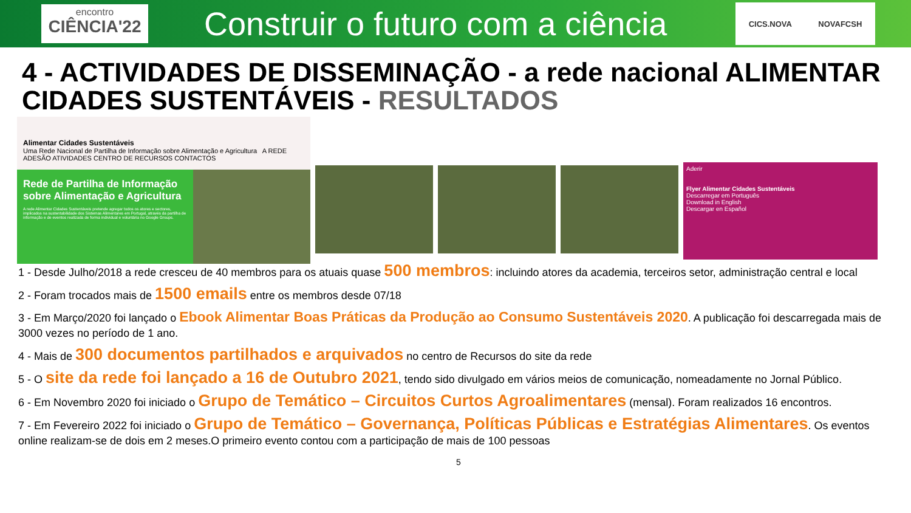encontro
CIÊNCIA'22
Construir o futuro com a ciência
CICS.NOVA NOVAFCSH
4 - ACTIVIDADES DE DISSEMINAÇÃO - a rede nacional ALIMENTAR CIDADES SUSTENTÁVEIS - RESULTADOS
Alimentar Cidades Sustentáveis
Uma Rede Nacional de Partilha de Informação sobre Alimentação e Agricultura A REDE ADESÃO ATIVIDADES CENTRO DE RECURSOS CONTACTOS
Rede de Partilha de Informação sobre Alimentação e Agricultura
A rede Alimentar Cidades Sustentáveis pretende agregar todos os atores e sectores, implicados na sustentabilidade dos Sistemas Alimentares em Portugal, através da partilha de informação e de eventos realizada de forma individual e voluntária no Google Groups.
Aderir
Flyer Alimentar Cidades Sustentáveis
Descarregar em Português
Download in English
Descargar en Español
1 - Desde Julho/2018 a rede cresceu de 40 membros para os atuais quase 500 membros: incluindo atores da academia, terceiros setor, administração central e local
2 - Foram trocados mais de 1500 emails entre os membros desde 07/18
3 - Em Março/2020 foi lançado o Ebook Alimentar Boas Práticas da Produção ao Consumo Sustentáveis 2020. A publicação foi descarregada mais de 3000 vezes no período de 1 ano.
4 - Mais de 300 documentos partilhados e arquivados no centro de Recursos do site da rede
5 - O site da rede foi lançado a 16 de Outubro 2021, tendo sido divulgado em vários meios de comunicação, nomeadamente no Jornal Público.
6 - Em Novembro 2020 foi iniciado o Grupo de Temático – Circuitos Curtos Agroalimentares (mensal). Foram realizados 16 encontros.
7 - Em Fevereiro 2022 foi iniciado o Grupo de Temático – Governança, Políticas Públicas e Estratégias Alimentares. Os eventos online realizam-se de dois em 2 meses.O primeiro evento contou com a participação de mais de 100 pessoas
5